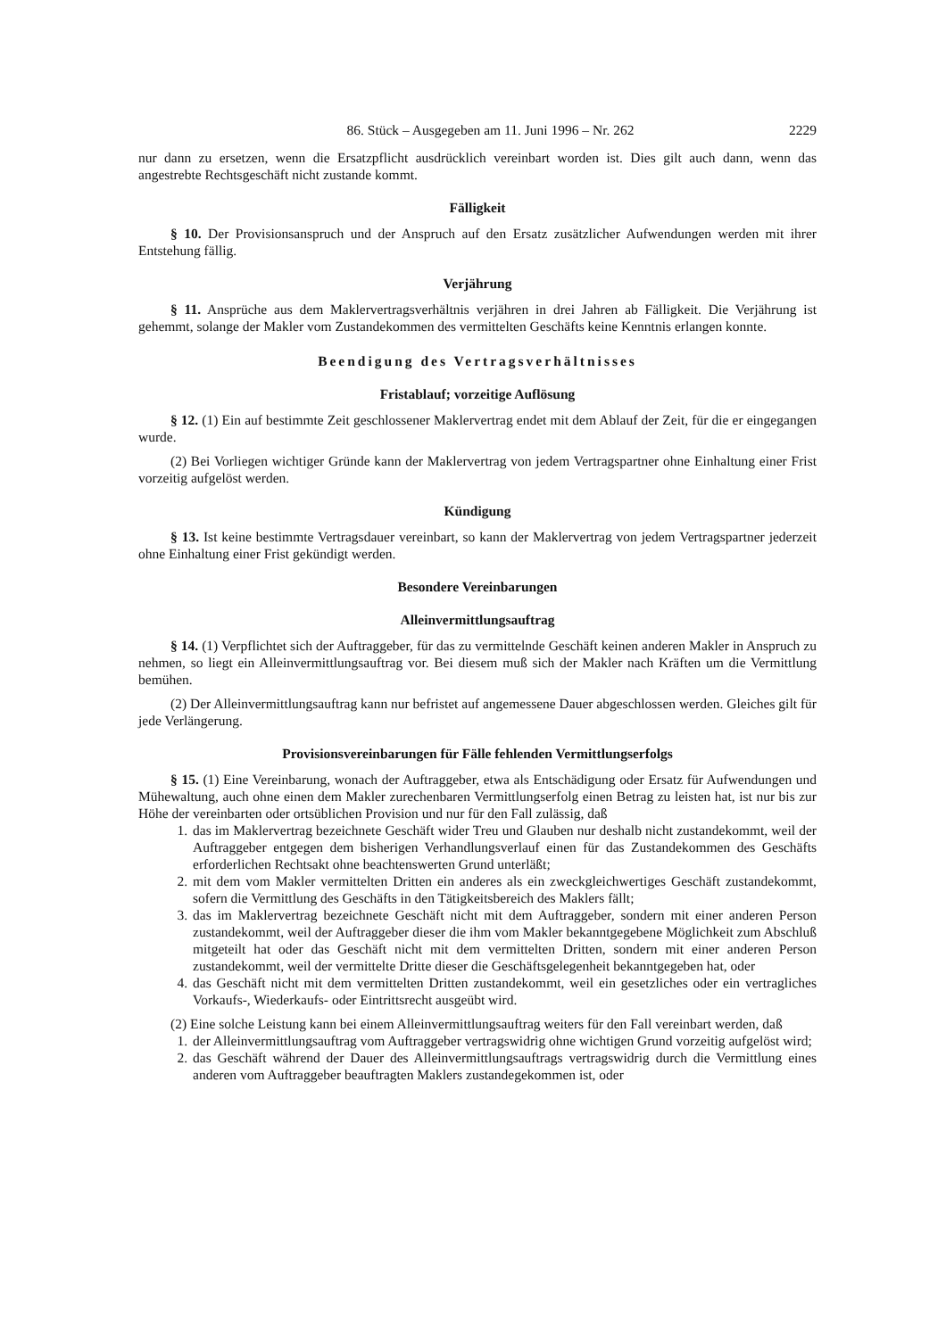86. Stück – Ausgegeben am 11. Juni 1996 – Nr. 262
2229
nur dann zu ersetzen, wenn die Ersatzpflicht ausdrücklich vereinbart worden ist. Dies gilt auch dann, wenn das angestrebte Rechtsgeschäft nicht zustande kommt.
Fälligkeit
§ 10. Der Provisionsanspruch und der Anspruch auf den Ersatz zusätzlicher Aufwendungen werden mit ihrer Entstehung fällig.
Verjährung
§ 11. Ansprüche aus dem Maklervertragsverhältnis verjähren in drei Jahren ab Fälligkeit. Die Verjährung ist gehemmt, solange der Makler vom Zustandekommen des vermittelten Geschäfts keine Kenntnis erlangen konnte.
Beendigung des Vertragsverhältnisses
Fristablauf; vorzeitige Auflösung
§ 12. (1) Ein auf bestimmte Zeit geschlossener Maklervertrag endet mit dem Ablauf der Zeit, für die er eingegangen wurde.
(2) Bei Vorliegen wichtiger Gründe kann der Maklervertrag von jedem Vertragspartner ohne Einhaltung einer Frist vorzeitig aufgelöst werden.
Kündigung
§ 13. Ist keine bestimmte Vertragsdauer vereinbart, so kann der Maklervertrag von jedem Vertragspartner jederzeit ohne Einhaltung einer Frist gekündigt werden.
Besondere Vereinbarungen
Alleinvermittlungsauftrag
§ 14. (1) Verpflichtet sich der Auftraggeber, für das zu vermittelnde Geschäft keinen anderen Makler in Anspruch zu nehmen, so liegt ein Alleinvermittlungsauftrag vor. Bei diesem muß sich der Makler nach Kräften um die Vermittlung bemühen.
(2) Der Alleinvermittlungsauftrag kann nur befristet auf angemessene Dauer abgeschlossen werden. Gleiches gilt für jede Verlängerung.
Provisionsvereinbarungen für Fälle fehlenden Vermittlungserfolgs
§ 15. (1) Eine Vereinbarung, wonach der Auftraggeber, etwa als Entschädigung oder Ersatz für Aufwendungen und Mühewaltung, auch ohne einen dem Makler zurechenbaren Vermittlungserfolg einen Betrag zu leisten hat, ist nur bis zur Höhe der vereinbarten oder ortsüblichen Provision und nur für den Fall zulässig, daß
1. das im Maklervertrag bezeichnete Geschäft wider Treu und Glauben nur deshalb nicht zustandekommt, weil der Auftraggeber entgegen dem bisherigen Verhandlungsverlauf einen für das Zustandekommen des Geschäfts erforderlichen Rechtsakt ohne beachtenswerten Grund unterläßt;
2. mit dem vom Makler vermittelten Dritten ein anderes als ein zweckgleichwertiges Geschäft zustandekommt, sofern die Vermittlung des Geschäfts in den Tätigkeitsbereich des Maklers fällt;
3. das im Maklervertrag bezeichnete Geschäft nicht mit dem Auftraggeber, sondern mit einer anderen Person zustandekommt, weil der Auftraggeber dieser die ihm vom Makler bekanntgegebene Möglichkeit zum Abschluß mitgeteilt hat oder das Geschäft nicht mit dem vermittelten Dritten, sondern mit einer anderen Person zustandekommt, weil der vermittelte Dritte dieser die Geschäftsgelegenheit bekanntgegeben hat, oder
4. das Geschäft nicht mit dem vermittelten Dritten zustandekommt, weil ein gesetzliches oder ein vertragliches Vorkaufs-, Wiederkaufs- oder Eintrittsrecht ausgeübt wird.
(2) Eine solche Leistung kann bei einem Alleinvermittlungsauftrag weiters für den Fall vereinbart werden, daß
1. der Alleinvermittlungsauftrag vom Auftraggeber vertragswidrig ohne wichtigen Grund vorzeitig aufgelöst wird;
2. das Geschäft während der Dauer des Alleinvermittlungsauftrags vertragswidrig durch die Vermittlung eines anderen vom Auftraggeber beauftragten Maklers zustandegekommen ist, oder